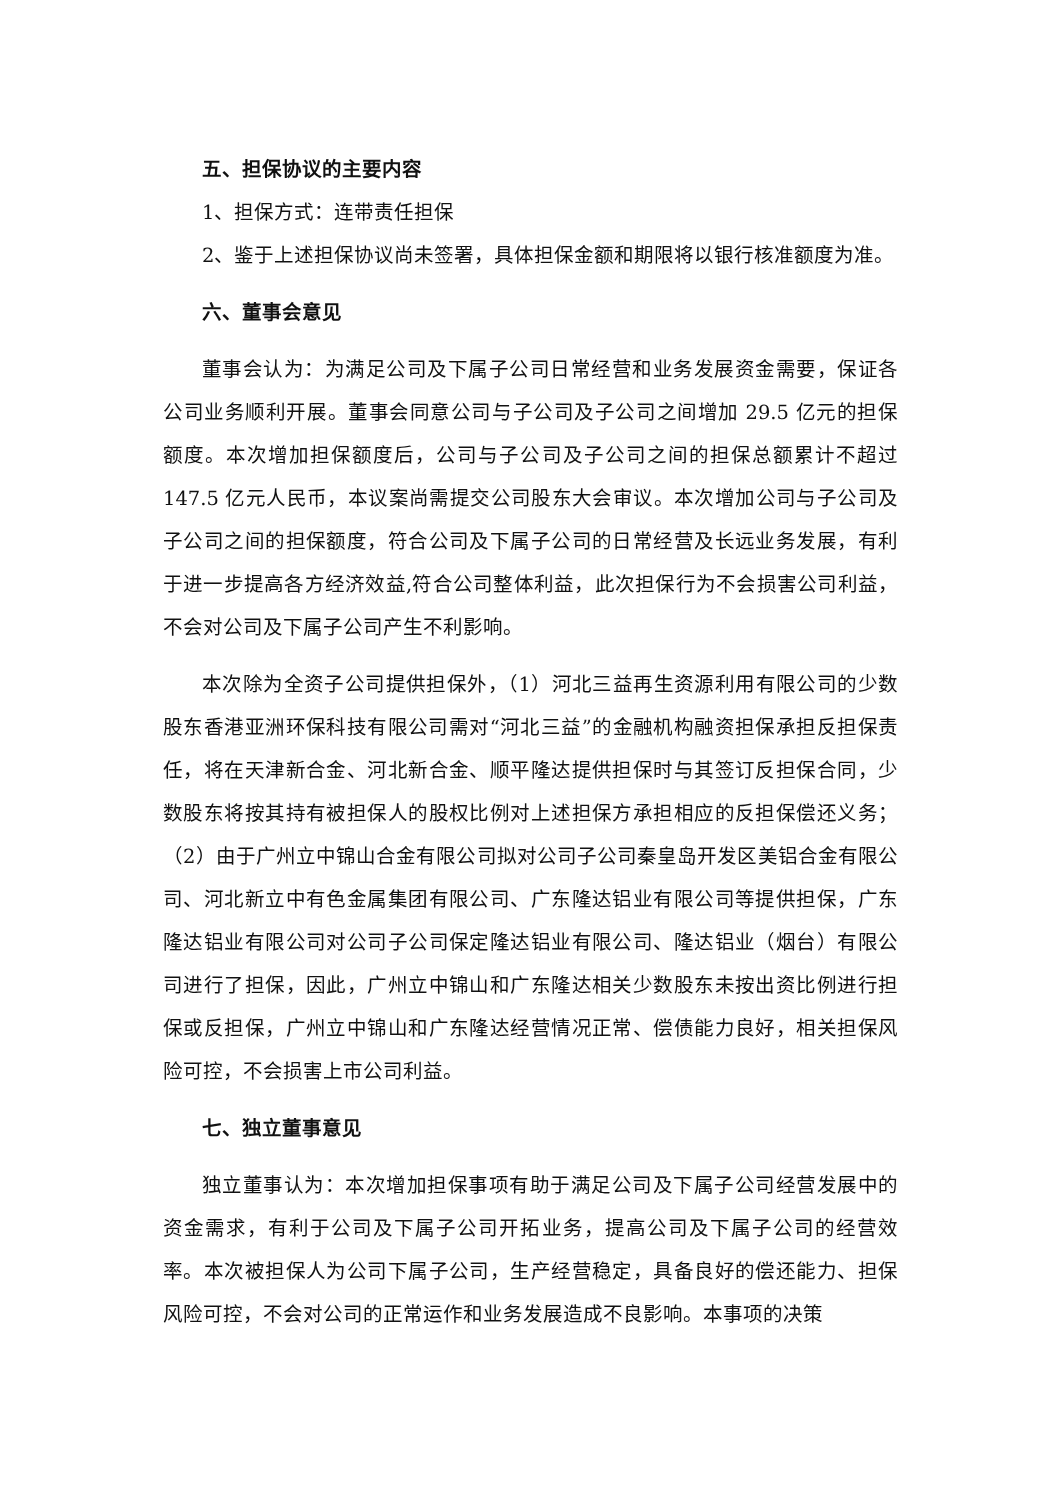五、担保协议的主要内容
1、担保方式：连带责任担保
2、鉴于上述担保协议尚未签署，具体担保金额和期限将以银行核准额度为准。
六、董事会意见
董事会认为：为满足公司及下属子公司日常经营和业务发展资金需要，保证各公司业务顺利开展。董事会同意公司与子公司及子公司之间增加 29.5 亿元的担保额度。本次增加担保额度后，公司与子公司及子公司之间的担保总额累计不超过 147.5 亿元人民币，本议案尚需提交公司股东大会审议。本次增加公司与子公司及子公司之间的担保额度，符合公司及下属子公司的日常经营及长远业务发展，有利于进一步提高各方经济效益,符合公司整体利益，此次担保行为不会损害公司利益，不会对公司及下属子公司产生不利影响。
本次除为全资子公司提供担保外，（1）河北三益再生资源利用有限公司的少数股东香港亚洲环保科技有限公司需对“河北三益”的金融机构融资担保承担反担保责任，将在天津新合金、河北新合金、顺平隆达提供担保时与其签订反担保合同，少数股东将按其持有被担保人的股权比例对上述担保方承担相应的反担保偿还义务；（2）由于广州立中锦山合金有限公司拟对公司子公司秦皇岛开发区美铝合金有限公司、河北新立中有色金属集团有限公司、广东隆达铝业有限公司等提供担保，广东隆达铝业有限公司对公司子公司保定隆达铝业有限公司、隆达铝业（烟台）有限公司进行了担保，因此，广州立中锦山和广东隆达相关少数股东未按出资比例进行担保或反担保，广州立中锦山和广东隆达经营情况正常、偿债能力良好，相关担保风险可控，不会损害上市公司利益。
七、独立董事意见
独立董事认为：本次增加担保事项有助于满足公司及下属子公司经营发展中的资金需求，有利于公司及下属子公司开拓业务，提高公司及下属子公司的经营效率。本次被担保人为公司下属子公司，生产经营稳定，具备良好的偿还能力、担保风险可控，不会对公司的正常运作和业务发展造成不良影响。本事项的决策